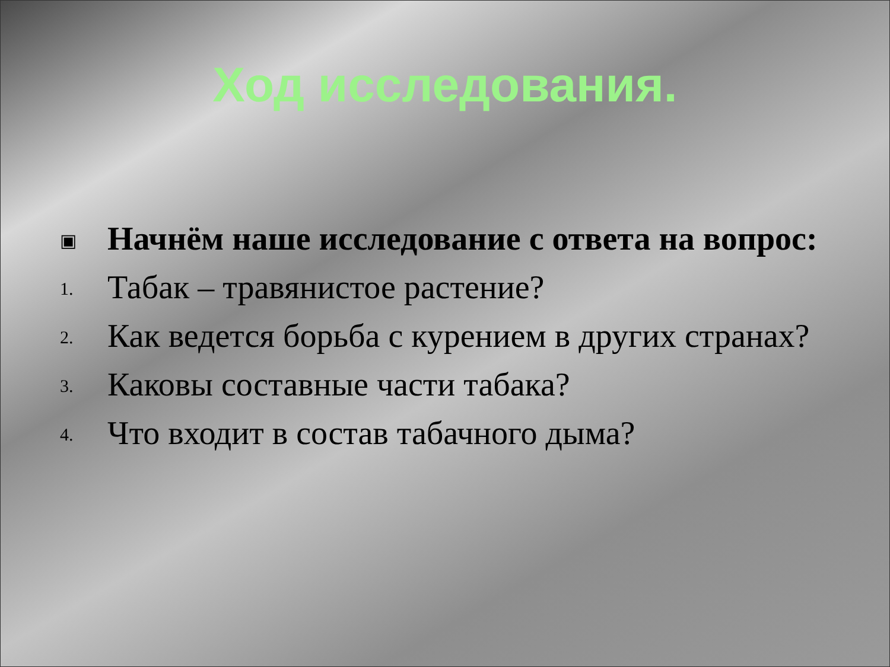Ход исследования.
▣
Начнём наше исследование с ответа на вопрос:
1.
Табак – травянистое растение?
2.
Как ведется борьба с курением в других странах?
3.
Каковы составные части табака?
4.
Что входит в состав табачного дыма?